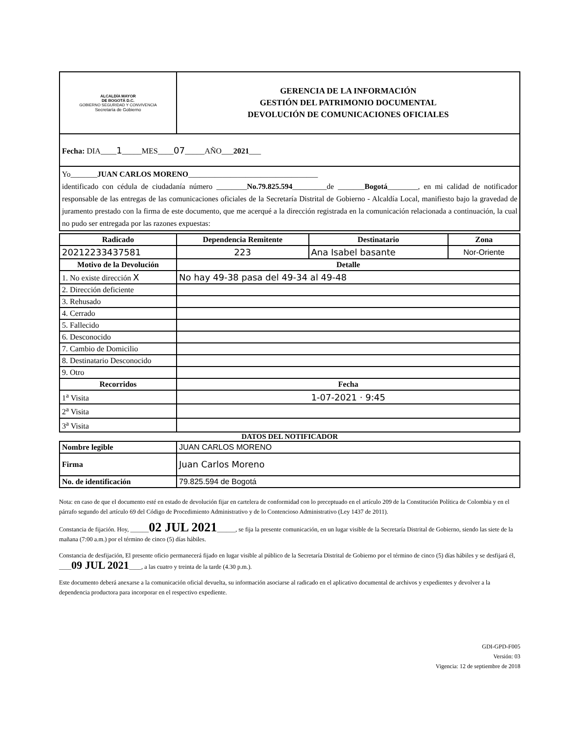| ALCALDÍA MAYOR DE BOGOTÁ D.C. GOBIERNO SEGURIDAD Y CONVIVENCIA Secretaría de Gobierno | GERENCIA DE LA INFORMACIÓN GESTIÓN DEL PATRIMONIO DOCUMENTAL DEVOLUCIÓN DE COMUNICACIONES OFICIALES |
| Fecha: DIA____ 1 _____MES____ 07 _____AÑO___ 2021 ___ | |
| Yo_______ JUAN CARLOS MORENO __________________________________ identificado con cédula de ciudadanía número ________ No.79.825.594 _________de _______ Bogotá ________, en mi calidad de notificador responsable de las entregas de las comunicaciones oficiales de la Secretaría Distrital de Gobierno - Alcaldía Local, manifiesto bajo la gravedad de juramento prestado con la firma de este documento, que me acerqué a la dirección registrada en la comunicación relacionada a continuación, la cual no pudo ser entregada por las razones expuestas: | |
| Radicado | Dependencia Remitente | Destinatario | Zona |
| --- | --- | --- | --- |
| 20212233437581 | 223 | Ana Isabel basante | Nor-Oriente |
| Motivo de la Devolución | Detalle | | |
| 1. No existe dirección X | No hay 49-38 pasa del 49-34 al 49-48 | | |
| 2. Dirección deficiente | | | |
| 3. Rehusado | | | |
| 4. Cerrado | | | |
| 5. Fallecido | | | |
| 6. Desconocido | | | |
| 7. Cambio de Domicilio | | | |
| 8. Destinatario Desconocido | | | |
| 9. Otro | | | |
| Recorridos | Fecha | | |
| 1<sup>a</sup> Visita | 1-07-2021 · 9:45 | | |
| 2<sup>a</sup> Visita | | | |
| 3<sup>a</sup> Visita | | | |
DATOS DEL NOTIFICADOR
| Nombre legible | JUAN CARLOS MORENO |
| Firma | Juan Carlos Moreno |
| No. de identificación | 79.825.594 de Bogotá |
Nota: en caso de que el documento esté en estado de devolución fijar en cartelera de conformidad con lo preceptuado en el artículo 209 de la Constitución Política de Colombia y en el párrafo segundo del artículo 69 del Código de Procedimiento Administrativo y de lo Contencioso Administrativo (Ley 1437 de 2011).
Constancia de fijación. Hoy, ______02 JUL 2021______, se fija la presente comunicación, en un lugar visible de la Secretaría Distrital de Gobierno, siendo las siete de la mañana (7:00 a.m.) por el término de cinco (5) días hábiles.
Constancia de desfijación, El presente oficio permanecerá fijado en lugar visible al público de la Secretaría Distrital de Gobierno por el término de cinco (5) días hábiles y se desfijará él, ____09 JUL 2021____, a las cuatro y treinta de la tarde (4.30 p.m.).
Este documento deberá anexarse a la comunicación oficial devuelta, su información asociarse al radicado en el aplicativo documental de archivos y expedientes y devolver a la dependencia productora para incorporar en el respectivo expediente.
GDI-GPD-F005
Versión: 03
Vigencia: 12 de septiembre de 2018